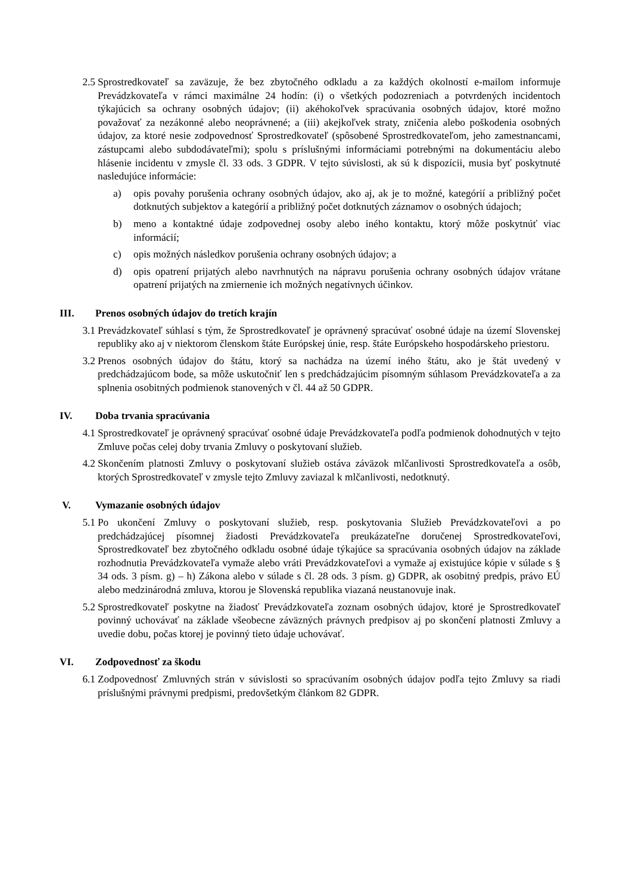2.5
Sprostredkovateľ sa zaväzuje, že bez zbytočného odkladu a za každých okolností e-mailom informuje Prevádzkovateľa v rámci maximálne 24 hodín: (i) o všetkých podozreniach a potvrdených incidentoch týkajúcich sa ochrany osobných údajov; (ii) akéhokoľvek spracúvania osobných údajov, ktoré možno považovať za nezákonné alebo neoprávnené; a (iii) akejkoľvek straty, zničenia alebo poškodenia osobných údajov, za ktoré nesie zodpovednosť Sprostredkovateľ (spôsobené Sprostredkovateľom, jeho zamestnancami, zástupcami alebo subdodávateľmi); spolu s príslušnými informáciami potrebnými na dokumentáciu alebo hlásenie incidentu v zmysle čl. 33 ods. 3 GDPR. V tejto súvislosti, ak sú k dispozícii, musia byť poskytnuté nasledujúce informácie:
a) opis povahy porušenia ochrany osobných údajov, ako aj, ak je to možné, kategórií a približný počet dotknutých subjektov a kategórií a približný počet dotknutých záznamov o osobných údajoch;
b) meno a kontaktné údaje zodpovednej osoby alebo iného kontaktu, ktorý môže poskytnúť viac informácií;
c) opis možných následkov porušenia ochrany osobných údajov; a
d) opis opatrení prijatých alebo navrhnutých na nápravu porušenia ochrany osobných údajov vrátane opatrení prijatých na zmiernenie ich možných negatívnych účinkov.
III. Prenos osobných údajov do tretích krajín
3.1
Prevádzkovateľ súhlasí s tým, že Sprostredkovateľ je oprávnený spracúvať osobné údaje na území Slovenskej republiky ako aj v niektorom členskom štáte Európskej únie, resp. štáte Európskeho hospodárskeho priestoru.
3.2
Prenos osobných údajov do štátu, ktorý sa nachádza na území iného štátu, ako je štát uvedený v predchádzajúcom bode, sa môže uskutočniť len s predchádzajúcim písomným súhlasom Prevádzkovateľa a za splnenia osobitných podmienok stanovených v čl. 44 až 50 GDPR.
IV. Doba trvania spracúvania
4.1
Sprostredkovateľ je oprávnený spracúvať osobné údaje Prevádzkovateľa podľa podmienok dohodnutých v tejto Zmluve počas celej doby trvania Zmluvy o poskytovaní služieb.
4.2
Skončením platnosti Zmluvy o poskytovaní služieb ostáva záväzok mlčanlivosti Sprostredkovateľa a osôb, ktorých Sprostredkovateľ v zmysle tejto Zmluvy zaviazal k mlčanlivosti, nedotknutý.
V. Vymazanie osobných údajov
5.1
Po ukončení Zmluvy o poskytovaní služieb, resp. poskytovania Služieb Prevádzkovateľovi a po predchádzajúcej písomnej žiadosti Prevádzkovateľa preukázateľne doručenej Sprostredkovateľovi, Sprostredkovateľ bez zbytočného odkladu osobné údaje týkajúce sa spracúvania osobných údajov na základe rozhodnutia Prevádzkovateľa vymaže alebo vráti Prevádzkovateľovi a vymaže aj existujúce kópie v súlade s § 34 ods. 3 písm. g) – h) Zákona alebo v súlade s čl. 28 ods. 3 písm. g) GDPR, ak osobitný predpis, právo EÚ alebo medzinárodná zmluva, ktorou je Slovenská republika viazaná neustanovuje inak.
5.2
Sprostredkovateľ poskytne na žiadosť Prevádzkovateľa zoznam osobných údajov, ktoré je Sprostredkovateľ povinný uchovávať na základe všeobecne záväzných právnych predpisov aj po skončení platnosti Zmluvy a uvedie dobu, počas ktorej je povinný tieto údaje uchovávať.
VI. Zodpovednosť za škodu
6.1
Zodpovednosť Zmluvných strán v súvislosti so spracúvaním osobných údajov podľa tejto Zmluvy sa riadi príslušnými právnymi predpismi, predovšetkým článkom 82 GDPR.